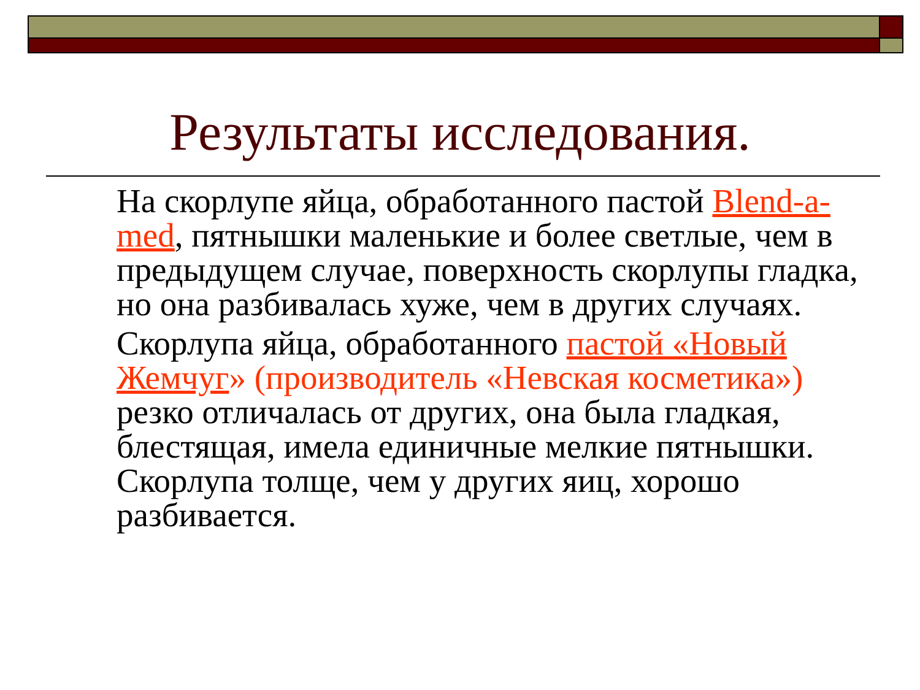Результаты исследования.
На скорлупе яйца, обработанного пастой Blend-a- med, пятнышки маленькие и более светлые, чем в предыдущем случае, поверхность скорлупы гладка, но она разбивалась хуже, чем в других случаях.
Скорлупа яйца, обработанного пастой «Новый Жемчуг» (производитель «Невская косметика») резко отличалась от других, она была гладкая, блестящая, имела единичные мелкие пятнышки. Скорлупа толще, чем у других яиц, хорошо разбивается.